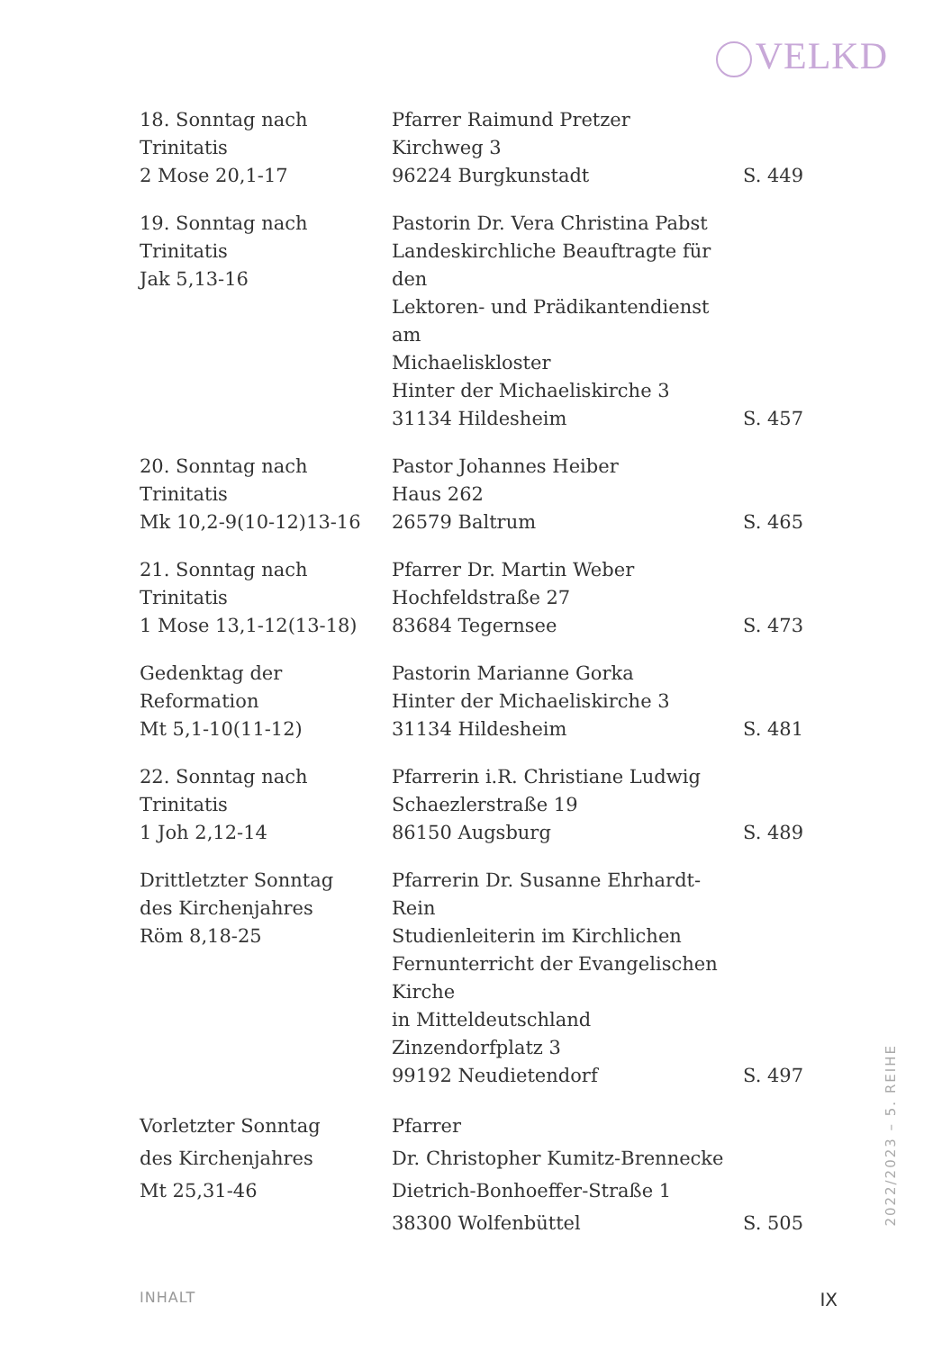VELKD
| 18. Sonntag nach Trinitatis 2 Mose 20,1-17 | Pfarrer Raimund Pretzer Kirchweg 3 96224 Burgkunstadt | S. 449 |
| 19. Sonntag nach Trinitatis Jak 5,13-16 | Pastorin Dr. Vera Christina Pabst Landeskirchliche Beauftragte für den Lektoren- und Prädikantendienst am Michaeliskloster Hinter der Michaeliskirche 3 31134 Hildesheim | S. 457 |
| 20. Sonntag nach Trinitatis Mk 10,2-9(10-12)13-16 | Pastor Johannes Heiber Haus 262 26579 Baltrum | S. 465 |
| 21. Sonntag nach Trinitatis 1 Mose 13,1-12(13-18) | Pfarrer Dr. Martin Weber Hochfeldstraße 27 83684 Tegernsee | S. 473 |
| Gedenktag der Reformation Mt 5,1-10(11-12) | Pastorin Marianne Gorka Hinter der Michaeliskirche 3 31134 Hildesheim | S. 481 |
| 22. Sonntag nach Trinitatis 1 Joh 2,12-14 | Pfarrerin i.R. Christiane Ludwig Schaezlerstraße 19 86150 Augsburg | S. 489 |
| Drittletzter Sonntag des Kirchenjahres Röm 8,18-25 | Pfarrerin Dr. Susanne Ehrhardt-Rein Studienleiterin im Kirchlichen Fernunterricht der Evangelischen Kirche in Mitteldeutschland Zinzendorfplatz 3 99192 Neudietendorf | S. 497 |
| Vorletzter Sonntag des Kirchenjahres Mt 25,31-46 | Pfarrer Dr. Christopher Kumitz-Brennecke Dietrich-Bonhoeffer-Straße 1 38300 Wolfenbüttel | S. 505 |
2022/2023 – 5. REIHE
INHALT IX